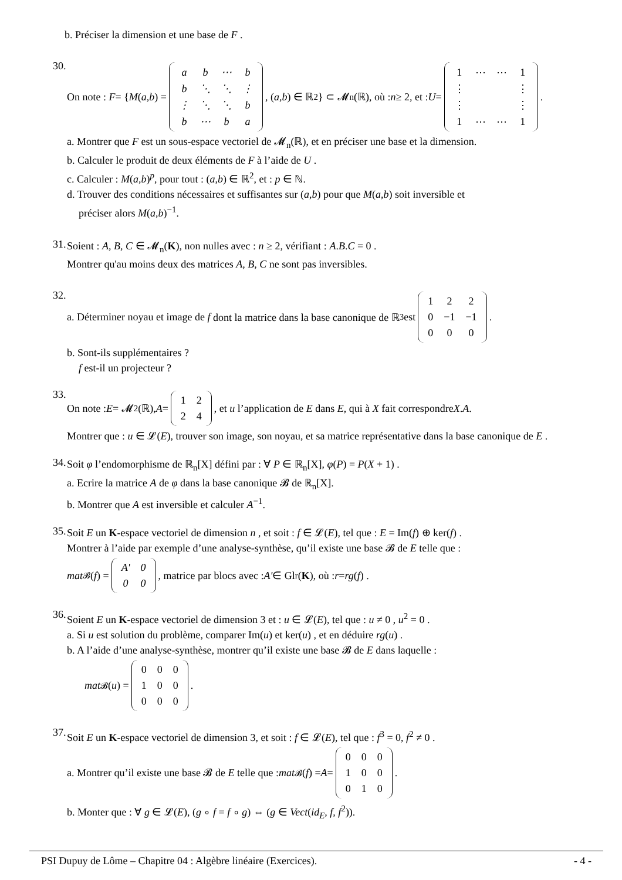b. Préciser la dimension et une base de F .
30.
On note : F = { M (a, b) =
| a | b | ⋯ | b |
| b | ⋱ | ⋱ | ⋮ |
| ⋮ | ⋱ | ⋱ | b |
| b | ⋯ | b | a |
, (a, b) ∈ ℝ<sup>2</sup>} ⊂ 𝓜<sub>n</sub>(ℝ), où : n ≥ 2, et : U =
| 1 | ⋯ | ⋯ | 1 |
| ⋮ | | | ⋮ |
| ⋮ | | | ⋮ |
| 1 | ⋯ | ⋯ | 1 |
.
a. Montrer que F est un sous-espace vectoriel de 𝓜<sub>n</sub>(ℝ), et en préciser une base et la dimension.
b. Calculer le produit de deux éléments de F à l’aide de U .
c. Calculer : M(a,b)<sup>p</sup>, pour tout : (a,b) ∈ ℝ<sup>2</sup>, et : p ∈ ℕ.
d. Trouver des conditions nécessaires et suffisantes sur (a,b) pour que M(a,b) soit inversible et
préciser alors M(a,b)<sup>−1</sup>.
31.
Soient : A, B, C ∈ 𝓜<sub>n</sub>(K), non nulles avec : n ≥ 2, vérifiant : A.B.C = 0 .
Montrer qu'au moins deux des matrices A, B, C ne sont pas inversibles.
32.
a. Déterminer noyau et image de f dont la matrice dans la base canonique de ℝ<sup>3</sup> est
| 1 | 2 | 2 |
| 0 | −1 | −1 |
| 0 | 0 | 0 |
.
b. Sont-ils supplémentaires ?
f est-il un projecteur ?
33.
On note : E = 𝓜<sub>2</sub>(ℝ), A =
| 1 | 2 |
| 2 | 4 |
, et u l’application de E dans E, qui à X fait correspondre X. A .
Montrer que : u ∈ 𝓛(E), trouver son image, son noyau, et sa matrice représentative dans la base canonique de E .
34.
Soit φ l’endomorphisme de ℝ<sub>n</sub>[X] défini par : ∀ P ∈ ℝ<sub>n</sub>[X], φ(P) = P(X + 1) .
a. Ecrire la matrice A de φ dans la base canonique 𝓑 de ℝ<sub>n</sub>[X].
b. Montrer que A est inversible et calculer A<sup>−1</sup>.
35.
Soit E un K-espace vectoriel de dimension n , et soit : f ∈ 𝓛(E), tel que : E = Im(f) ⊕ ker(f) .
Montrer à l’aide par exemple d’une analyse-synthèse, qu’il existe une base 𝓑 de E telle que :
mat<sub>𝓑</sub>(f) =
| A' | 0 |
| 0 | 0 |
, matrice par blocs avec : A' ∈ Gl<sub>r</sub>(K), où : r = rg (f) .
36.
Soient E un K-espace vectoriel de dimension 3 et : u ∈ 𝓛(E), tel que : u ≠ 0 , u<sup>2</sup> = 0 .
a. Si u est solution du problème, comparer Im(u) et ker(u) , et en déduire rg(u) .
b. A l’aide d’une analyse-synthèse, montrer qu’il existe une base 𝓑 de E dans laquelle :
mat<sub>𝓑</sub>(u) =
| 0 | 0 | 0 |
| 1 | 0 | 0 |
| 0 | 0 | 0 |
.
37.
Soit E un K-espace vectoriel de dimension 3, et soit : f ∈ 𝓛(E), tel que : f<sup>3</sup> = 0, f<sup>2</sup> ≠ 0 .
a. Montrer qu’il existe une base 𝓑 de E telle que : mat<sub>𝓑</sub>(f) = A =
| 0 | 0 | 0 |
| 1 | 0 | 0 |
| 0 | 1 | 0 |
.
b. Monter que : ∀ g ∈ 𝓛(E), (g ∘ f = f ∘ g) ⇔ (g ∈ Vect(id<sub>E</sub>, f, f<sup>2</sup>)).
PSI Dupuy de Lôme – Chapitre 04 : Algèbre linéaire (Exercices). - 4 -